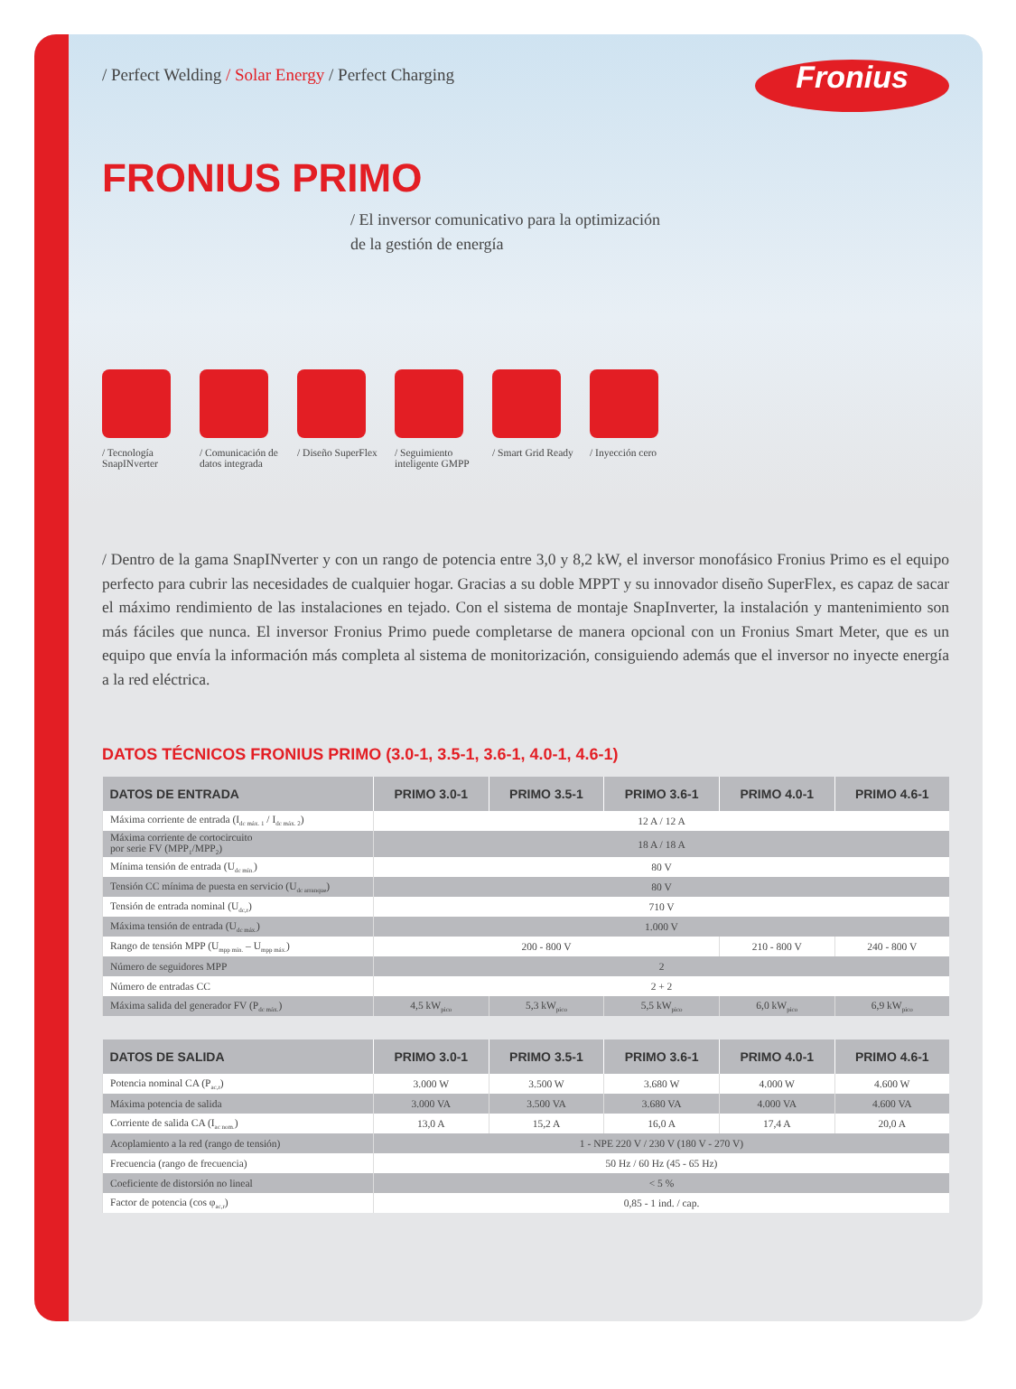/ Perfect Welding / Solar Energy / Perfect Charging
Fronius
FRONIUS PRIMO
/ El inversor comunicativo para la optimización
de la gestión de energía
/ Tecnología SnapINverter
/ Comunicación de datos integrada
/ Diseño SuperFlex
/ Seguimiento inteligente GMPP
/ Smart Grid Ready
/ Inyección cero
/ Dentro de la gama SnapINverter y con un rango de potencia entre 3,0 y 8,2 kW, el inversor monofásico Fronius Primo es el equipo perfecto para cubrir las necesidades de cualquier hogar. Gracias a su doble MPPT y su innovador diseño SuperFlex, es capaz de sacar el máximo rendimiento de las instalaciones en tejado. Con el sistema de montaje SnapInverter, la instalación y mantenimiento son más fáciles que nunca. El inversor Fronius Primo puede completarse de manera opcional con un Fronius Smart Meter, que es un equipo que envía la información más completa al sistema de monitorización, consiguiendo además que el inversor no inyecte energía a la red eléctrica.
DATOS TÉCNICOS FRONIUS PRIMO (3.0-1, 3.5-1, 3.6-1, 4.0-1, 4.6-1)
| DATOS DE ENTRADA | PRIMO 3.0-1 | PRIMO 3.5-1 | PRIMO 3.6-1 | PRIMO 4.0-1 | PRIMO 4.6-1 |
| --- | --- | --- | --- | --- | --- |
| Máxima corriente de entrada (I<sub>dc máx. 1</sub> / I<sub>dc máx. 2</sub>) | 12 A / 12 A | | | | |
| Máxima corriente de cortocircuito por serie FV (MPP<sub>1</sub>/MPP<sub>2</sub>) | 18 A / 18 A | | | | |
| Mínima tensión de entrada (U<sub>dc mín.</sub>) | 80 V | | | | |
| Tensión CC mínima de puesta en servicio (U<sub>dc arranque</sub>) | 80 V | | | | |
| Tensión de entrada nominal (U<sub>dc,r</sub>) | 710 V | | | | |
| Máxima tensión de entrada (U<sub>dc máx.</sub>) | 1.000 V | | | | |
| Rango de tensión MPP (U<sub>mpp mín.</sub> – U<sub>mpp máx.</sub>) | 200 - 800 V | | | 210 - 800 V | 240 - 800 V |
| Número de seguidores MPP | 2 | | | | |
| Número de entradas CC | 2 + 2 | | | | |
| Máxima salida del generador FV (P<sub>dc máx.</sub>) | 4,5 kW<sub>pico</sub> | 5,3 kW<sub>pico</sub> | 5,5 kW<sub>pico</sub> | 6,0 kW<sub>pico</sub> | 6,9 kW<sub>pico</sub> |
| DATOS DE SALIDA | PRIMO 3.0-1 | PRIMO 3.5-1 | PRIMO 3.6-1 | PRIMO 4.0-1 | PRIMO 4.6-1 |
| --- | --- | --- | --- | --- | --- |
| Potencia nominal CA (P<sub>ac,r</sub>) | 3.000 W | 3.500 W | 3.680 W | 4.000 W | 4.600 W |
| Máxima potencia de salida | 3.000 VA | 3.500 VA | 3.680 VA | 4.000 VA | 4.600 VA |
| Corriente de salida CA (I<sub>ac nom.</sub>) | 13,0 A | 15,2 A | 16,0 A | 17,4 A | 20,0 A |
| Acoplamiento a la red (rango de tensión) | 1 - NPE 220 V / 230 V (180 V - 270 V) | | | | |
| Frecuencia (rango de frecuencia) | 50 Hz / 60 Hz (45 - 65 Hz) | | | | |
| Coeficiente de distorsión no lineal | < 5 % | | | | |
| Factor de potencia (cos φ<sub>ac,r</sub>) | 0,85 - 1 ind. / cap. | | | | |